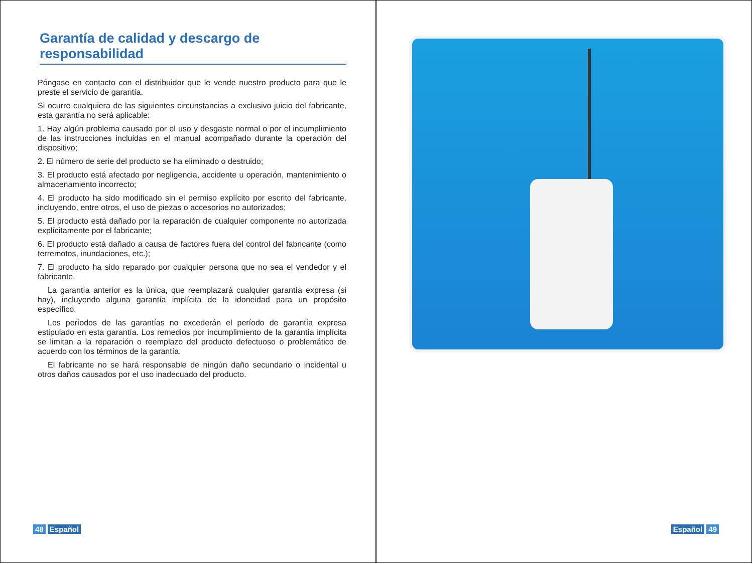Garantía de calidad y descargo de responsabilidad
Póngase en contacto con el distribuidor que le vende nuestro producto para que le preste el servicio de garantía.
Si ocurre cualquiera de las siguientes circunstancias a exclusivo juicio del fabricante, esta garantía no será aplicable:
1. Hay algún problema causado por el uso y desgaste normal o por el incumplimiento de las instrucciones incluidas en el manual acompañado durante la operación del dispositivo;
2. El número de serie del producto se ha eliminado o destruido;
3. El producto está afectado por negligencia, accidente u operación, mantenimiento o almacenamiento incorrecto;
4. El producto ha sido modificado sin el permiso explícito por escrito del fabricante, incluyendo, entre otros, el uso de piezas o accesorios no autorizados;
5. El producto está dañado por la reparación de cualquier componente no autorizada explícitamente por el fabricante;
6. El producto está dañado a causa de factores fuera del control del fabricante (como terremotos, inundaciones, etc.);
7. El producto ha sido reparado por cualquier persona que no sea el vendedor y el fabricante.
La garantía anterior es la única, que reemplazará cualquier garantía expresa (si hay), incluyendo alguna garantía implícita de la idoneidad para un propósito específico.
Los períodos de las garantías no excederán el período de garantía expresa estipulado en esta garantía. Los remedios por incumplimiento de la garantía implícita se limitan a la reparación o reemplazo del producto defectuoso o problemático de acuerdo con los términos de la garantía.
El fabricante no se hará responsable de ningún daño secundario o incidental u otros daños causados por el uso inadecuado del producto.
48 Español
Español 49